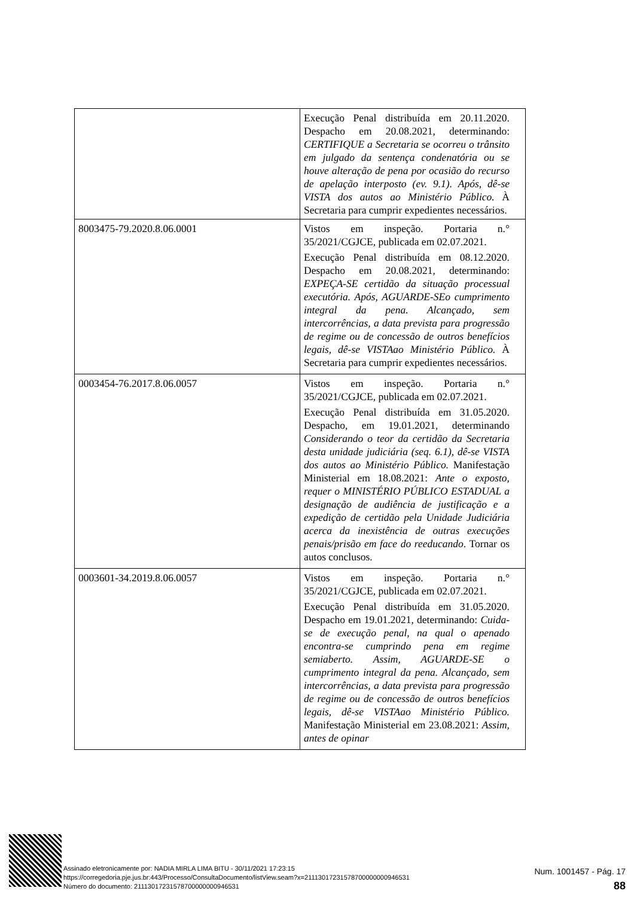| | Execução Penal distribuída em 20.11.2020. Despacho em 20.08.2021, determinando: CERTIFIQUE a Secretaria se ocorreu o trânsito em julgado da sentença condenatória ou se houve alteração de pena por ocasião do recurso de apelação interposto (ev. 9.1). Após, dê-se VISTA dos autos ao Ministério Público. À Secretaria para cumprir expedientes necessários. |
| 8003475-79.2020.8.06.0001 | Vistos em inspeção. Portaria n.° 35/2021/CGJCE, publicada em 02.07.2021. Execução Penal distribuída em 08.12.2020. Despacho em 20.08.2021, determinando: EXPEÇA-SE certidão da situação processual executória. Após, AGUARDE-SEo cumprimento integral da pena. Alcançado, sem intercorrências, a data prevista para progressão de regime ou de concessão de outros benefícios legais, dê-se VISTAao Ministério Público. À Secretaria para cumprir expedientes necessários. |
| 0003454-76.2017.8.06.0057 | Vistos em inspeção. Portaria n.° 35/2021/CGJCE, publicada em 02.07.2021. Execução Penal distribuída em 31.05.2020. Despacho, em 19.01.2021, determinando Considerando o teor da certidão da Secretaria desta unidade judiciária (seq. 6.1), dê-se VISTA dos autos ao Ministério Público. Manifestação Ministerial em 18.08.2021: Ante o exposto, requer o MINISTÉRIO PÚBLICO ESTADUAL a designação de audiência de justificação e a expedição de certidão pela Unidade Judiciária acerca da inexistência de outras execuções penais/prisão em face do reeducando . Tornar os autos conclusos. |
| 0003601-34.2019.8.06.0057 | Vistos em inspeção. Portaria n.° 35/2021/CGJCE, publicada em 02.07.2021. Execução Penal distribuída em 31.05.2020. Despacho em 19.01.2021, determinando: Cuida-se de execução penal, na qual o apenado encontra-se cumprindo pena em regime semiaberto. Assim, AGUARDE-SE o cumprimento integral da pena. Alcançado, sem intercorrências, a data prevista para progressão de regime ou de concessão de outros benefícios legais, dê-se VISTAao Ministério Público. Manifestação Ministerial em 23.08.2021: Assim, antes de opinar |
Assinado eletronicamente por: NADIA MIRLA LIMA BITU - 30/11/2021 17:23:15
https://corregedoria.pje.jus.br:443/Processo/ConsultaDocumento/listView.seam?x=21113017231578700000000946531
Número do documento: 21113017231578700000000946531
Num. 1001457 - Pág. 17
88